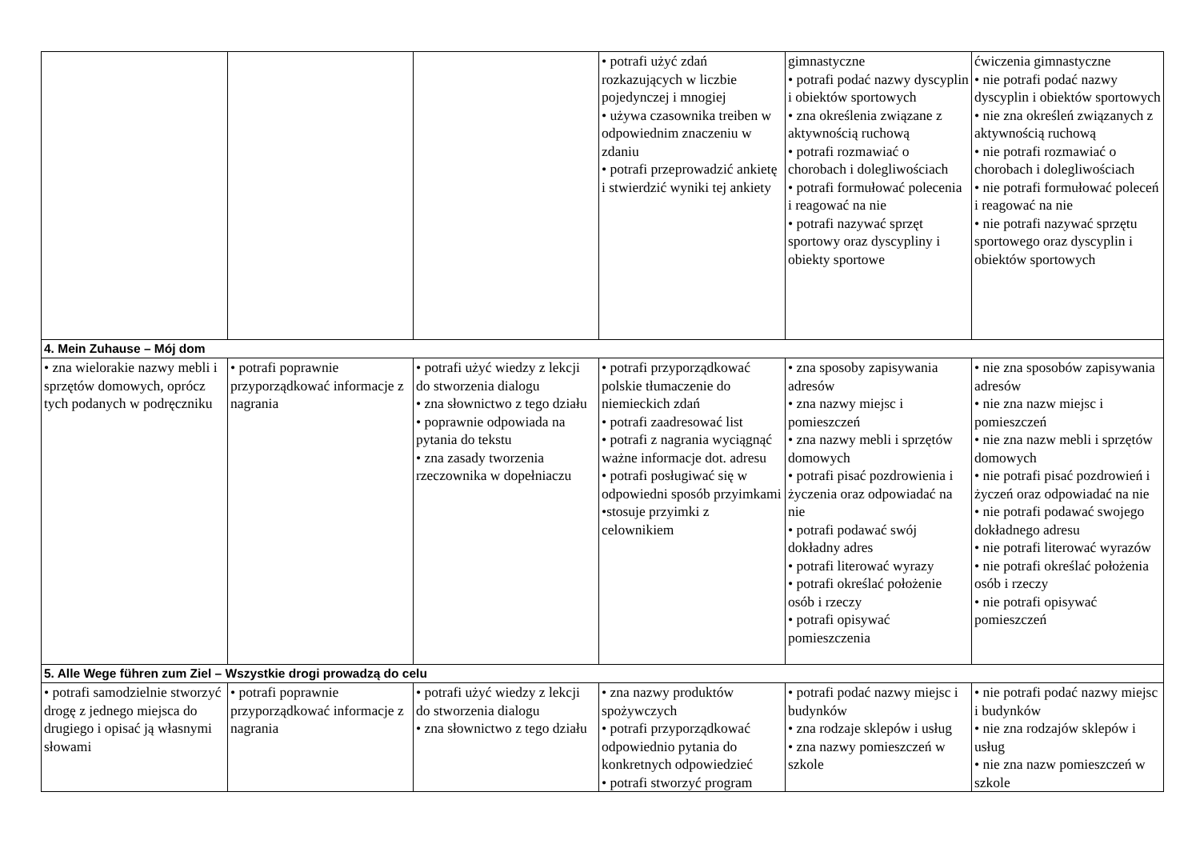| | | | • potrafi użyć zdań rozkazujących w liczbie pojedynczej i mnogiej • używa czasownika treiben w odpowiednim znaczeniu w zdaniu • potrafi przeprowadzić ankietę i stwierdzić wyniki tej ankiety | gimnastyczne • potrafi podać nazwy dyscyplin i obiektów sportowych • zna określenia związane z aktywnością ruchową • potrafi rozmawiać o chorobach i dolegliwościach • potrafi formułować polecenia i reagować na nie • potrafi nazywać sprzęt sportowy oraz dyscypliny i obiekty sportowe | ćwiczenia gimnastyczne • nie potrafi podać nazwy dyscyplin i obiektów sportowych • nie zna określeń związanych z aktywnością ruchową • nie potrafi rozmawiać o chorobach i dolegliwościach • nie potrafi formułować poleceń i reagować na nie • nie potrafi nazywać sprzętu sportowego oraz dyscyplin i obiektów sportowych |
| 4. Mein Zuhause – Mój dom | | | | | |
| • zna wielorakie nazwy mebli i sprzętów domowych, oprócz tych podanych w podręczniku | • potrafi poprawnie przyporządkować informacje z nagrania | • potrafi użyć wiedzy z lekcji do stworzenia dialogu • zna słownictwo z tego działu • poprawnie odpowiada na pytania do tekstu • zna zasady tworzenia rzeczownika w dopełniaczu | • potrafi przyporządkować polskie tłumaczenie do niemieckich zdań • potrafi zaadresować list • potrafi z nagrania wyciągnąć ważne informacje dot. adresu • potrafi posługiwać się w odpowiedni sposób przyimkami •stosuje przyimki z celownikiem | • zna sposoby zapisywania adresów • zna nazwy miejsc i pomieszczeń • zna nazwy mebli i sprzętów domowych • potrafi pisać pozdrowienia i życzenia oraz odpowiadać na nie • potrafi podawać swój dokładny adres • potrafi literować wyrazy • potrafi określać położenie osób i rzeczy • potrafi opisywać pomieszczenia | • nie zna sposobów zapisywania adresów • nie zna nazw miejsc i pomieszczeń • nie zna nazw mebli i sprzętów domowych • nie potrafi pisać pozdrowień i życzeń oraz odpowiadać na nie • nie potrafi podawać swojego dokładnego adresu • nie potrafi literować wyrazów • nie potrafi określać położenia osób i rzeczy • nie potrafi opisywać pomieszczeń |
| 5. Alle Wege führen zum Ziel – Wszystkie drogi prowadzą do celu | | | | | |
| • potrafi samodzielnie stworzyć drogę z jednego miejsca do drugiego i opisać ją własnymi słowami | • potrafi poprawnie przyporządkować informacje z nagrania | • potrafi użyć wiedzy z lekcji do stworzenia dialogu • zna słownictwo z tego działu | • zna nazwy produktów spożywczych • potrafi przyporządkować odpowiednio pytania do konkretnych odpowiedzieć • potrafi stworzyć program | • potrafi podać nazwy miejsc i budynków • zna rodzaje sklepów i usług • zna nazwy pomieszczeń w szkole | • nie potrafi podać nazwy miejsc i budynków • nie zna rodzajów sklepów i usług • nie zna nazw pomieszczeń w szkole |